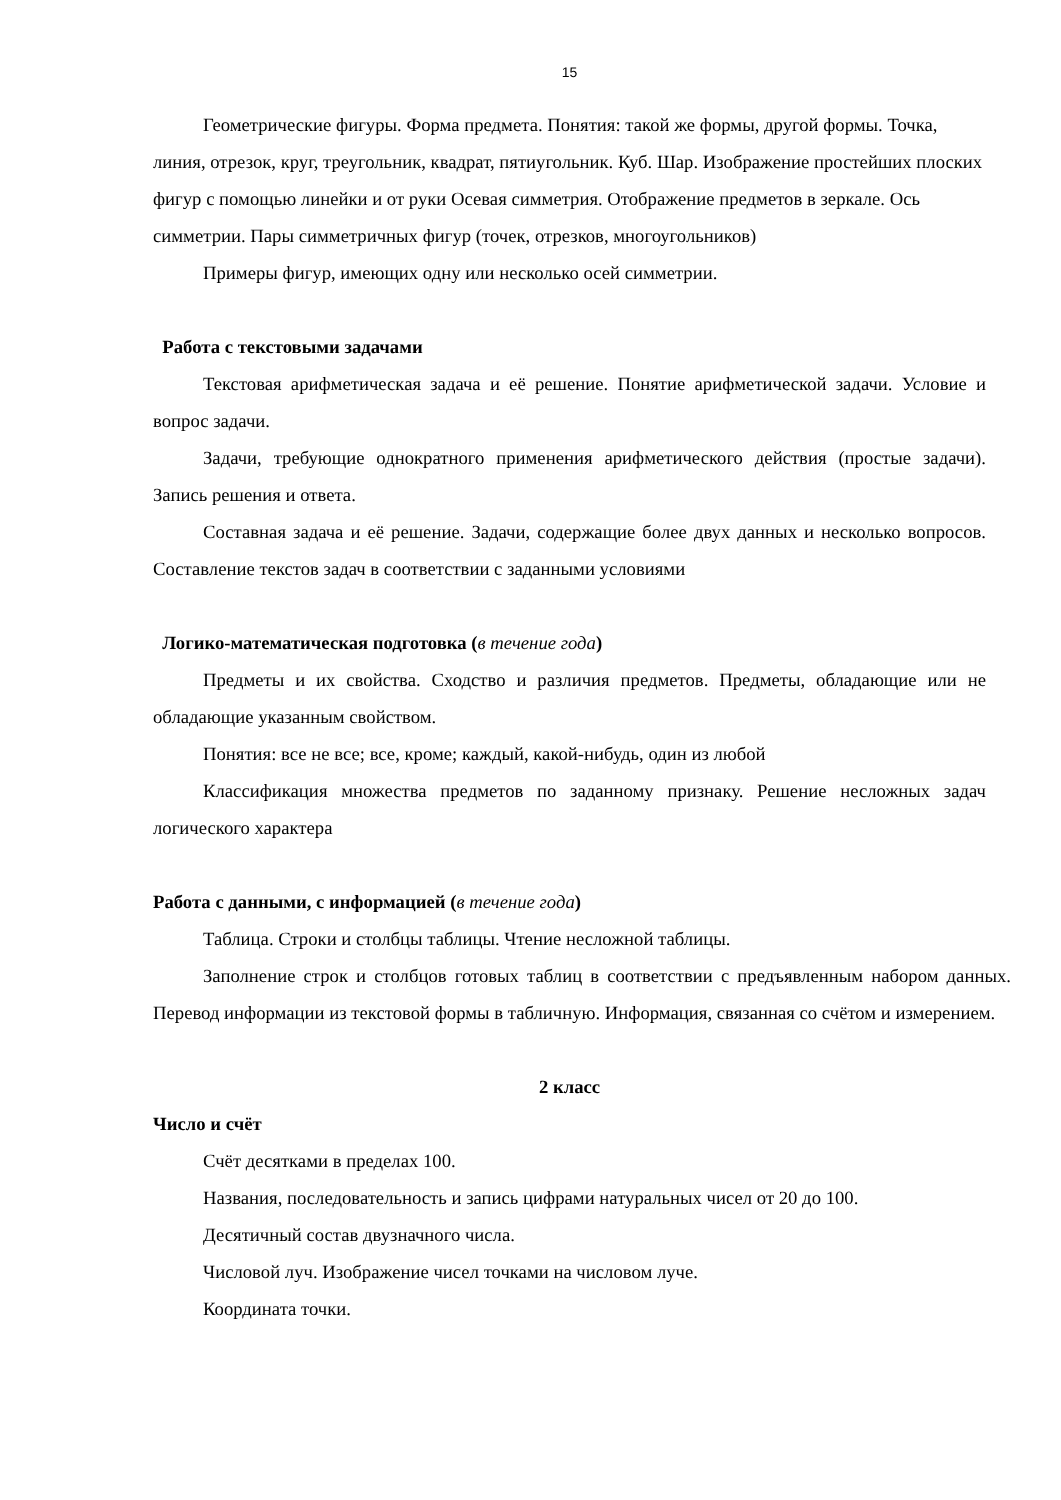15
Геометрические фигуры. Форма предмета. Понятия: такой же формы, другой формы. Точка, линия, отрезок, круг, треугольник, квадрат, пятиугольник. Куб. Шар. Изображение простейших плоских фигур с помощью линейки и от руки Осевая симметрия. Отображение предметов в зеркале. Ось симметрии. Пары симметричных фигур (точек, отрезков, многоугольников)
Примеры фигур, имеющих одну или несколько осей симметрии.
Работа с текстовыми задачами
Текстовая арифметическая задача и её решение. Понятие арифметической задачи. Условие и вопрос задачи.
Задачи, требующие однократного применения арифметического действия (простые задачи). Запись решения и ответа.
Составная задача и её решение. Задачи, содержащие более двух данных и несколько вопросов. Составление текстов задач в соответствии с заданными условиями
Логико-математическая подготовка (в течение года)
Предметы и их свойства. Сходство и различия предметов. Предметы, обладающие или не обладающие указанным свойством.
Понятия: все не все; все, кроме; каждый, какой-нибудь, один из любой
Классификация множества предметов по заданному признаку. Решение несложных задач логического характера
Работа с данными, с информацией (в течение года)
Таблица. Строки и столбцы таблицы. Чтение несложной таблицы.
Заполнение строк и столбцов готовых таблиц в соответствии с предъявленным набором данных. Перевод информации из текстовой формы в табличную. Информация, связанная со счётом и измерением.
2 класс
Число и счёт
Счёт десятками в пределах 100.
Названия, последовательность и запись цифрами натуральных чисел от 20 до 100.
Десятичный состав двузначного числа.
Числовой луч. Изображение чисел точками на числовом луче.
Координата точки.